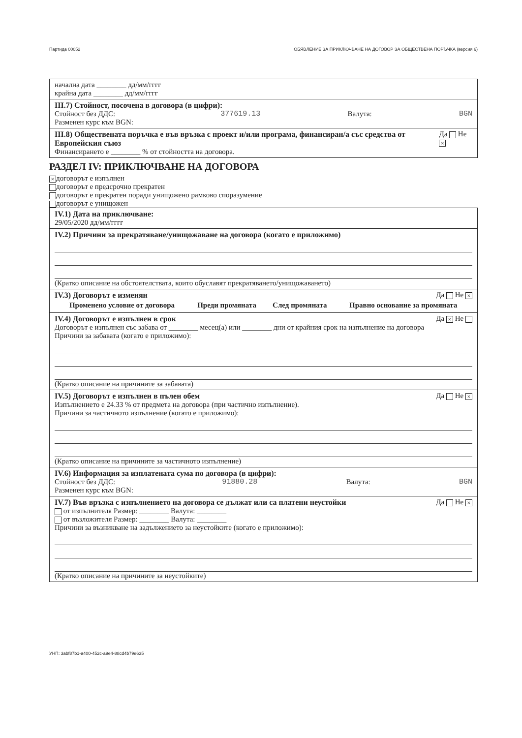Партида 00052 ОБЯВЛЕНИЕ ЗА ПРИКЛЮЧВАНЕ НА ДОГОВОР ЗА ОБЩЕСТВЕНА ПОРЪЧКА (версия 6)
начална дата ________ дд/мм/гггг
крайна дата ________ дд/мм/гггг
III.7) Стойност, посочена в договора (в цифри):
Стойност без ДДС:
Разменен курс към BGN: 377619.13 Валута: BGN
III.8) Обществената поръчка е във връзка с проект и/или програма, финансиран/а със средства от Европейския съюз Да Не ×
Финансирането е ________ % от стойността на договора.
РАЗДЕЛ IV: ПРИКЛЮЧВАНЕ НА ДОГОВОРА
× договорът е изпълнен
договорът е предсрочно прекратен
договорът е прекратен поради унищожено рамково споразумение
договорът е унищожен
IV.1) Дата на приключване:
29/05/2020 дд/мм/гггг
IV.2) Причини за прекратяване/унищожаване на договора (когато е приложимо)
(Кратко описание на обстоятелствата, които обуславят прекратяването/унищожаването)
IV.3) Договорът е изменян Да Не ×
| Променено условие от договора | Преди промяната | След промяната | Правно основание за промяната |
| --- | --- | --- | --- |
IV.4) Договорът е изпълнен в срок Да × Не
Договорът е изпълнен със забава от ________ месец(а) или ________ дни от крайния срок на изпълнение на договора
Причини за забавата (когато е приложимо):
(Кратко описание на причините за забавата)
IV.5) Договорът е изпълнен в пълен обем Да Не ×
Изпълнението е 24.33 % от предмета на договора (при частично изпълнение).
Причини за частичното изпълнение (когато е приложимо):
(Кратко описание на причините за частичното изпълнение)
IV.6) Информация за изплатената сума по договора (в цифри):
Стойност без ДДС:
Разменен курс към BGN: 91880.28 Валута: BGN
IV.7) Във връзка с изпълнението на договора се дължат или са платени неустойки Да Не ×
от изпълнителя Размер: ________ Валута: ________
от възложителя Размер: ________ Валута: ________
Причини за възникване на задължението за неустойките (когато е приложимо):
(Кратко описание на причините за неустойките)
УНП: 3abf87b1-a400-452c-a9e4-88cd4b79e635